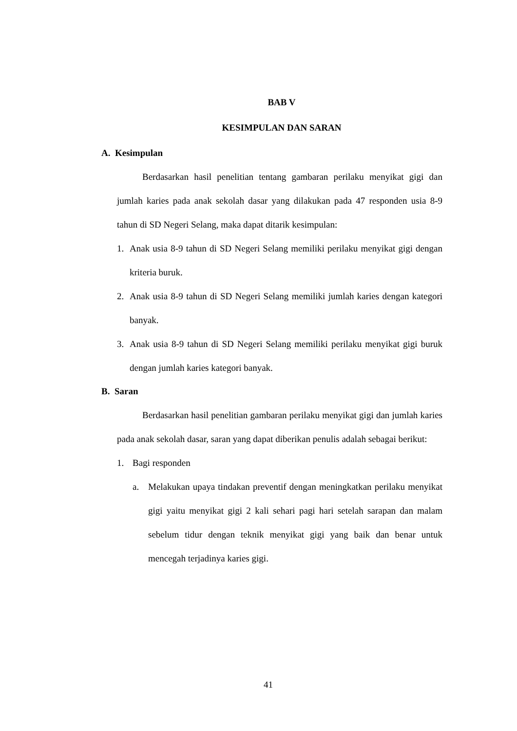BAB V
KESIMPULAN DAN SARAN
A. Kesimpulan
Berdasarkan hasil penelitian tentang gambaran perilaku menyikat gigi dan jumlah karies pada anak sekolah dasar yang dilakukan pada 47 responden usia 8-9 tahun di SD Negeri Selang, maka dapat ditarik kesimpulan:
1. Anak usia 8-9 tahun di SD Negeri Selang memiliki perilaku menyikat gigi dengan kriteria buruk.
2. Anak usia 8-9 tahun di SD Negeri Selang memiliki jumlah karies dengan kategori banyak.
3. Anak usia 8-9 tahun di SD Negeri Selang memiliki perilaku menyikat gigi buruk dengan jumlah karies kategori banyak.
B. Saran
Berdasarkan hasil penelitian gambaran perilaku menyikat gigi dan jumlah karies pada anak sekolah dasar, saran yang dapat diberikan penulis adalah sebagai berikut:
1. Bagi responden
a. Melakukan upaya tindakan preventif dengan meningkatkan perilaku menyikat gigi yaitu menyikat gigi 2 kali sehari pagi hari setelah sarapan dan malam sebelum tidur dengan teknik menyikat gigi yang baik dan benar untuk mencegah terjadinya karies gigi.
41